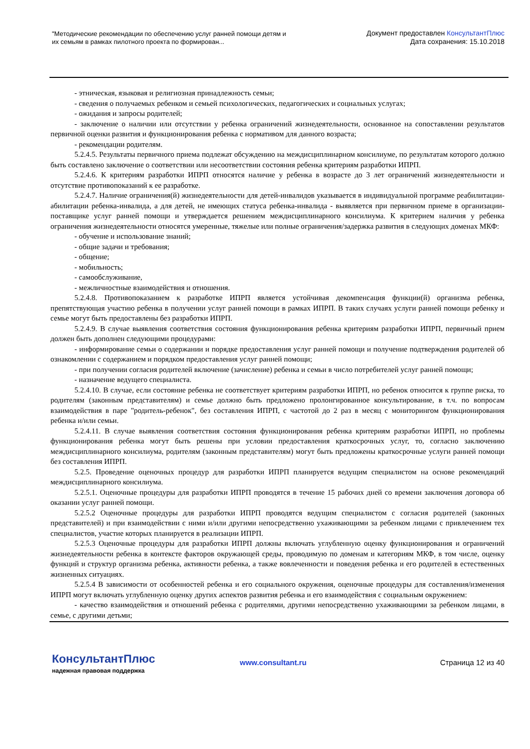"Методические рекомендации по обеспечению услуг ранней помощи детям и их семьям в рамках пилотного проекта по формирован...
Документ предоставлен КонсультантПлюс
Дата сохранения: 15.10.2018
- этническая, языковая и религиозная принадлежность семьи;
- сведения о получаемых ребенком и семьей психологических, педагогических и социальных услугах;
- ожидания и запросы родителей;
- заключение о наличии или отсутствии у ребенка ограничений жизнедеятельности, основанное на сопоставлении результатов первичной оценки развития и функционирования ребенка с нормативом для данного возраста;
- рекомендации родителям.
5.2.4.5. Результаты первичного приема подлежат обсуждению на междисциплинарном консилиуме, по результатам которого должно быть составлено заключение о соответствии или несоответствии состояния ребенка критериям разработки ИПРП.
5.2.4.6. К критериям разработки ИПРП относятся наличие у ребенка в возрасте до 3 лет ограничений жизнедеятельности и отсутствие противопоказаний к ее разработке.
5.2.4.7. Наличие ограничения(й) жизнедеятельности для детей-инвалидов указывается в индивидуальной программе реабилитации-абилитации ребенка-инвалида, а для детей, не имеющих статуса ребенка-инвалида - выявляется при первичном приеме в организации-поставщике услуг ранней помощи и утверждается решением междисциплинарного консилиума. К критерием наличия у ребенка ограничения жизнедеятельности относятся умеренные, тяжелые или полные ограничения/задержка развития в следующих доменах МКФ:
- обучение и использование знаний;
- общие задачи и требования;
- общение;
- мобильность;
- самообслуживание,
- межличностные взаимодействия и отношения.
5.2.4.8. Противопоказанием к разработке ИПРП является устойчивая декомпенсация функции(й) организма ребенка, препятствующая участию ребенка в получении услуг ранней помощи в рамках ИПРП. В таких случаях услуги ранней помощи ребенку и семье могут быть предоставлены без разработки ИПРП.
5.2.4.9. В случае выявления соответствия состояния функционирования ребенка критериям разработки ИПРП, первичный прием должен быть дополнен следующими процедурами:
- информирование семьи о содержании и порядке предоставления услуг ранней помощи и получение подтверждения родителей об ознакомлении с содержанием и порядком предоставления услуг ранней помощи;
- при получении согласия родителей включение (зачисление) ребенка и семьи в число потребителей услуг ранней помощи;
- назначение ведущего специалиста.
5.2.4.10. В случае, если состояние ребенка не соответствует критериям разработки ИПРП, но ребенок относится к группе риска, то родителям (законным представителям) и семье должно быть предложено пролонгированное консультирование, в т.ч. по вопросам взаимодействия в паре "родитель-ребенок", без составления ИПРП, с частотой до 2 раз в месяц с мониторингом функционирования ребенка и/или семьи.
5.2.4.11. В случае выявления соответствия состояния функционирования ребенка критериям разработки ИПРП, но проблемы функционирования ребенка могут быть решены при условии предоставления краткосрочных услуг, то, согласно заключению междисциплинарного консилиума, родителям (законным представителям) могут быть предложены краткосрочные услуги ранней помощи без составления ИПРП.
5.2.5. Проведение оценочных процедур для разработки ИПРП планируется ведущим специалистом на основе рекомендаций междисциплинарного консилиума.
5.2.5.1. Оценочные процедуры для разработки ИПРП проводятся в течение 15 рабочих дней со времени заключения договора об оказании услуг ранней помощи.
5.2.5.2 Оценочные процедуры для разработки ИПРП проводятся ведущим специалистом с согласия родителей (законных представителей) и при взаимодействии с ними и/или другими непосредственно ухаживающими за ребенком лицами с привлечением тех специалистов, участие которых планируется в реализации ИПРП.
5.2.5.3 Оценочные процедуры для разработки ИПРП должны включать углубленную оценку функционирования и ограничений жизнедеятельности ребенка в контексте факторов окружающей среды, проводимую по доменам и категориям МКФ, в том числе, оценку функций и структур организма ребенка, активности ребенка, а также вовлеченности и поведения ребенка и его родителей в естественных жизненных ситуациях.
5.2.5.4 В зависимости от особенностей ребенка и его социального окружения, оценочные процедуры для составления/изменения ИПРП могут включать углубленную оценку других аспектов развития ребенка и его взаимодействия с социальным окружением:
- качество взаимодействия и отношений ребенка с родителями, другими непосредственно ухаживающими за ребенком лицами, в семье, с другими детьми;
КонсультантПлюс
надежная правовая поддержка
www.consultant.ru Страница 12 из 40